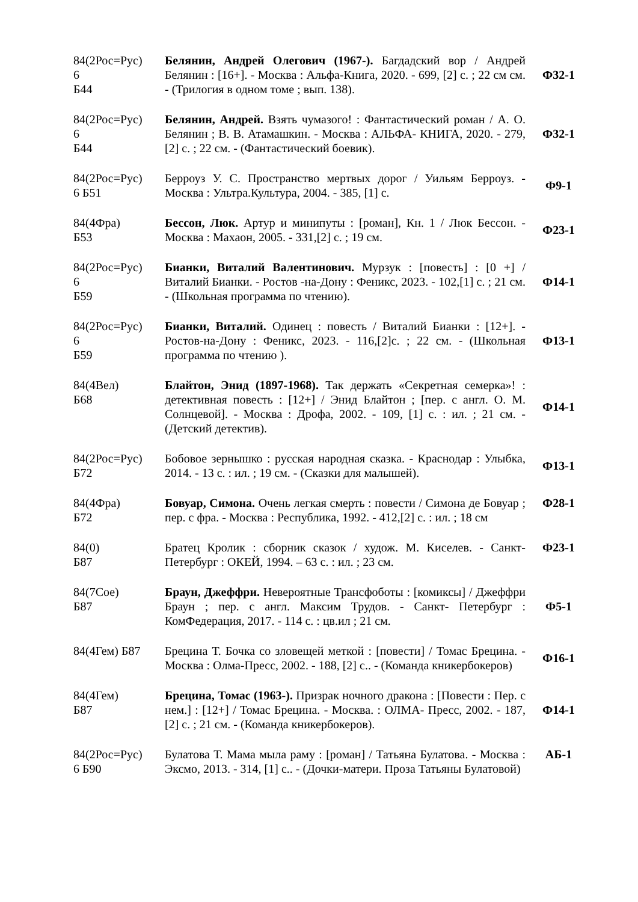| 84(2Рос=Рус) 6 Б44 | Белянин, Андрей Олегович (1967-). Багдадский вор / Андрей Белянин : [16+]. - Москва : Альфа-Книга, 2020. - 699, [2] с. ; 22 см см. - (Трилогия в одном томе ; вып. 138). | Ф32-1 |
| 84(2Рос=Рус) 6 Б44 | Белянин, Андрей. Взять чумазого! : Фантастический роман / А. О. Белянин ; В. В. Атамашкин. - Москва : АЛЬФА- КНИГА, 2020. - 279,[2] с. ; 22 см. - (Фантастический боевик). | Ф32-1 |
| 84(2Рос=Рус) 6 Б51 | Берроуз У. С. Пространство мертвых дорог / Уильям Берроуз. - Москва : Ультра.Культура, 2004. - 385, [1] с. | Ф9-1 |
| 84(4Фра) Б53 | Бессон, Люк. Артур и минипуты : [роман], Кн. 1 / Люк Бессон. - Москва : Махаон, 2005. - 331,[2] с. ; 19 см. | Ф23-1 |
| 84(2Рос=Рус) 6 Б59 | Бианки, Виталий Валентинович. Мурзук : [повесть] : [0 +] / Виталий Бианки. - Ростов -на-Дону : Феникс, 2023. - 102,[1] с. ; 21 см. - (Школьная программа по чтению). | Ф14-1 |
| 84(2Рос=Рус) 6 Б59 | Бианки, Виталий. Одинец : повесть / Виталий Бианки : [12+]. - Ростов-на-Дону : Феникс, 2023. - 116,[2]с. ; 22 см. - (Школьная программа по чтению ). | Ф13-1 |
| 84(4Вел) Б68 | Блайтон, Энид (1897-1968). Так держать «Секретная семерка»! : детективная повесть : [12+] / Энид Блайтон ; [пер. с англ. О. М. Солнцевой]. - Москва : Дрофа, 2002. - 109, [1] с. : ил. ; 21 см. - (Детский детектив). | Ф14-1 |
| 84(2Рос=Рус) Б72 | Бобовое зернышко : русская народная сказка. - Краснодар : Улыбка, 2014. - 13 с. : ил. ; 19 см. - (Сказки для малышей). | Ф13-1 |
| 84(4Фра) Б72 | Бовуар, Симона. Очень легкая смерть : повести / Симона де Бовуар ; пер. с фра. - Москва : Республика, 1992. - 412,[2] с. : ил. ; 18 см | Ф28-1 |
| 84(0) Б87 | Братец Кролик : сборник сказок / худож. М. Киселев. - Санкт-Петербург : ОКЕЙ, 1994. – 63 с. : ил. ; 23 см. | Ф23-1 |
| 84(7Сое) Б87 | Браун, Джеффри. Невероятные Трансфоботы : [комиксы] / Джеффри Браун ; пер. с англ. Максим Трудов. - Санкт- Петербург : КомФедерация, 2017. - 114 с. : цв.ил ; 21 см. | Ф5-1 |
| 84(4Гем) Б87 | Брецина Т. Бочка со зловещей меткой : [повести] / Томас Брецина. - Москва : Олма-Пресс, 2002. - 188, [2] с.. - (Команда кникербокеров) | Ф16-1 |
| 84(4Гем) Б87 | Брецина, Томас (1963-). Призрак ночного дракона : [Повести : Пер. с нем.] : [12+] / Томас Брецина. - Москва. : ОЛМА- Пресс, 2002. - 187, [2] с. ; 21 см. - (Команда кникербокеров). | Ф14-1 |
| 84(2Рос=Рус) 6 Б90 | Булатова Т. Мама мыла раму : [роман] / Татьяна Булатова. - Москва : Эксмо, 2013. - 314, [1] с.. - (Дочки-матери. Проза Татьяны Булатовой) | АБ-1 |